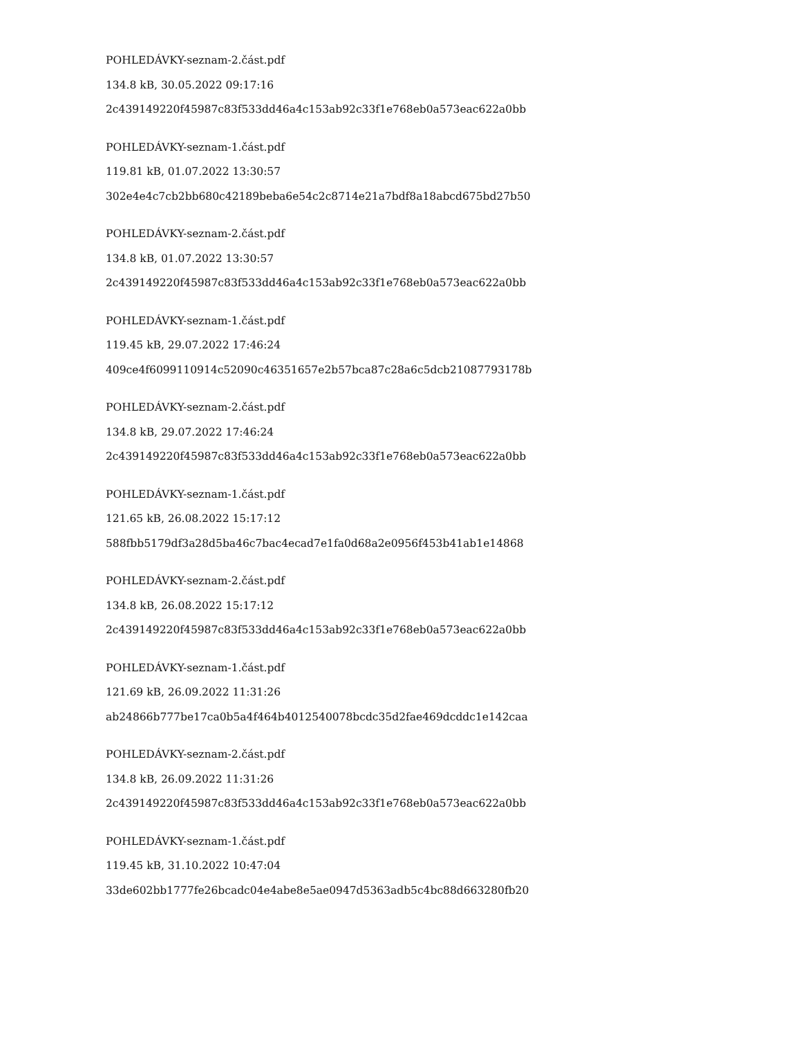POHLEDÁVKY-seznam-2.část.pdf
134.8 kB, 30.05.2022 09:17:16
2c439149220f45987c83f533dd46a4c153ab92c33f1e768eb0a573eac622a0bb
POHLEDÁVKY-seznam-1.část.pdf
119.81 kB, 01.07.2022 13:30:57
302e4e4c7cb2bb680c42189beba6e54c2c8714e21a7bdf8a18abcd675bd27b50
POHLEDÁVKY-seznam-2.část.pdf
134.8 kB, 01.07.2022 13:30:57
2c439149220f45987c83f533dd46a4c153ab92c33f1e768eb0a573eac622a0bb
POHLEDÁVKY-seznam-1.část.pdf
119.45 kB, 29.07.2022 17:46:24
409ce4f6099110914c52090c46351657e2b57bca87c28a6c5dcb21087793178b
POHLEDÁVKY-seznam-2.část.pdf
134.8 kB, 29.07.2022 17:46:24
2c439149220f45987c83f533dd46a4c153ab92c33f1e768eb0a573eac622a0bb
POHLEDÁVKY-seznam-1.část.pdf
121.65 kB, 26.08.2022 15:17:12
588fbb5179df3a28d5ba46c7bac4ecad7e1fa0d68a2e0956f453b41ab1e14868
POHLEDÁVKY-seznam-2.část.pdf
134.8 kB, 26.08.2022 15:17:12
2c439149220f45987c83f533dd46a4c153ab92c33f1e768eb0a573eac622a0bb
POHLEDÁVKY-seznam-1.část.pdf
121.69 kB, 26.09.2022 11:31:26
ab24866b777be17ca0b5a4f464b4012540078bcdc35d2fae469dcddc1e142caa
POHLEDÁVKY-seznam-2.část.pdf
134.8 kB, 26.09.2022 11:31:26
2c439149220f45987c83f533dd46a4c153ab92c33f1e768eb0a573eac622a0bb
POHLEDÁVKY-seznam-1.část.pdf
119.45 kB, 31.10.2022 10:47:04
33de602bb1777fe26bcadc04e4abe8e5ae0947d5363adb5c4bc88d663280fb20